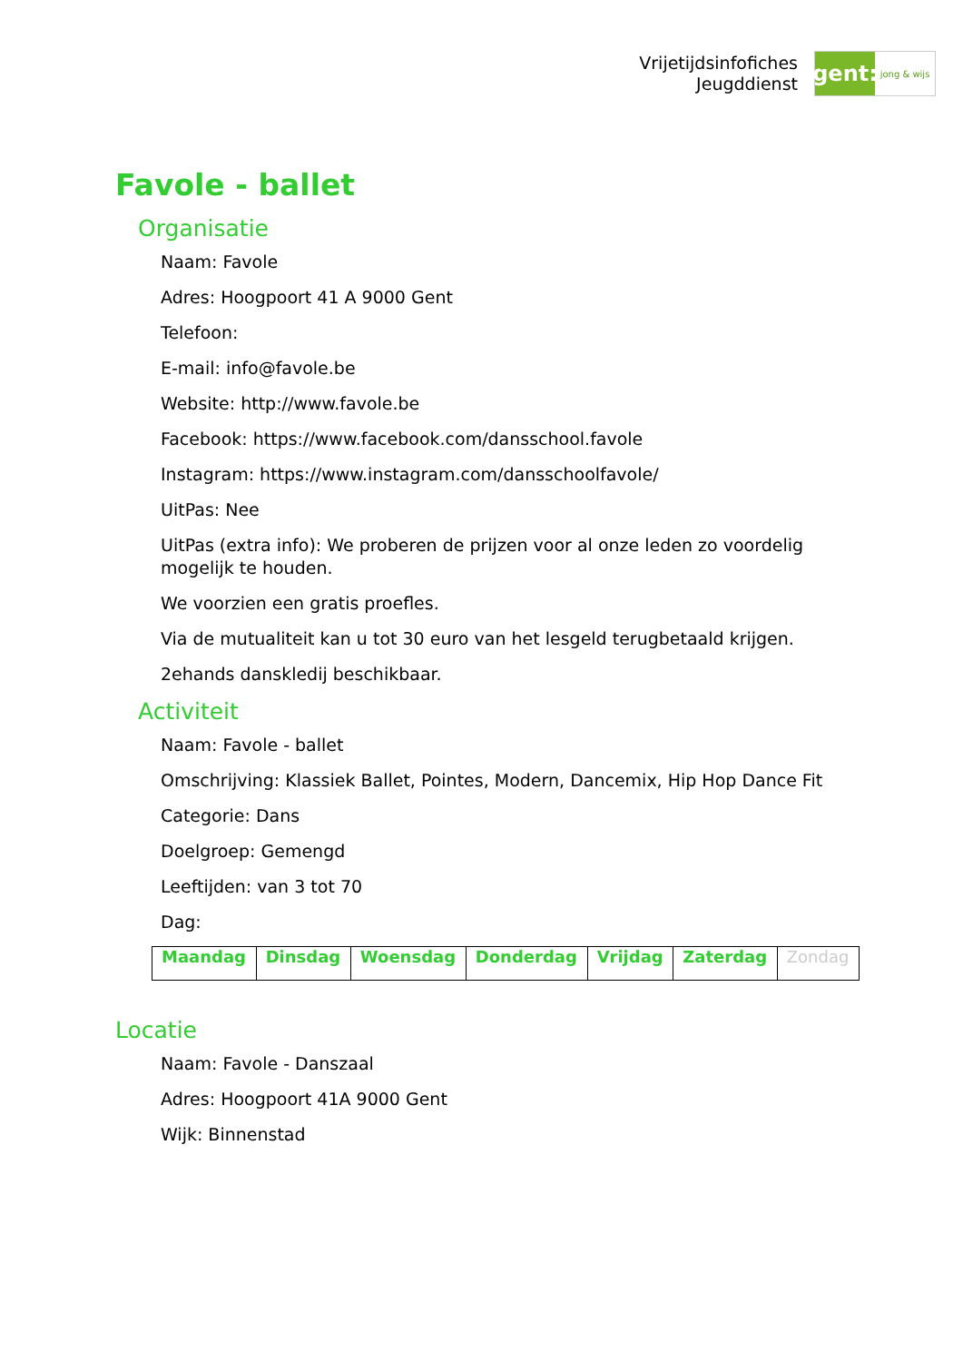Vrijetijdsinfofiches
Jeugddienst
gent:
jong & wijs
Favole - ballet
Organisatie
Naam: Favole
Adres: Hoogpoort 41 A 9000 Gent
Telefoon:
E-mail: info@favole.be
Website: http://www.favole.be
Facebook: https://www.facebook.com/dansschool.favole
Instagram: https://www.instagram.com/dansschoolfavole/
UitPas: Nee
UitPas (extra info): We proberen de prijzen voor al onze leden zo voordelig mogelijk te houden.
We voorzien een gratis proefles.
Via de mutualiteit kan u tot 30 euro van het lesgeld terugbetaald krijgen.
2ehands danskledij beschikbaar.
Activiteit
Naam: Favole - ballet
Omschrijving: Klassiek Ballet, Pointes, Modern, Dancemix, Hip Hop Dance Fit
Categorie: Dans
Doelgroep: Gemengd
Leeftijden: van 3 tot 70
Dag:
| Maandag | Dinsdag | Woensdag | Donderdag | Vrijdag | Zaterdag | Zondag |
Locatie
Naam: Favole - Danszaal
Adres: Hoogpoort 41A 9000 Gent
Wijk: Binnenstad